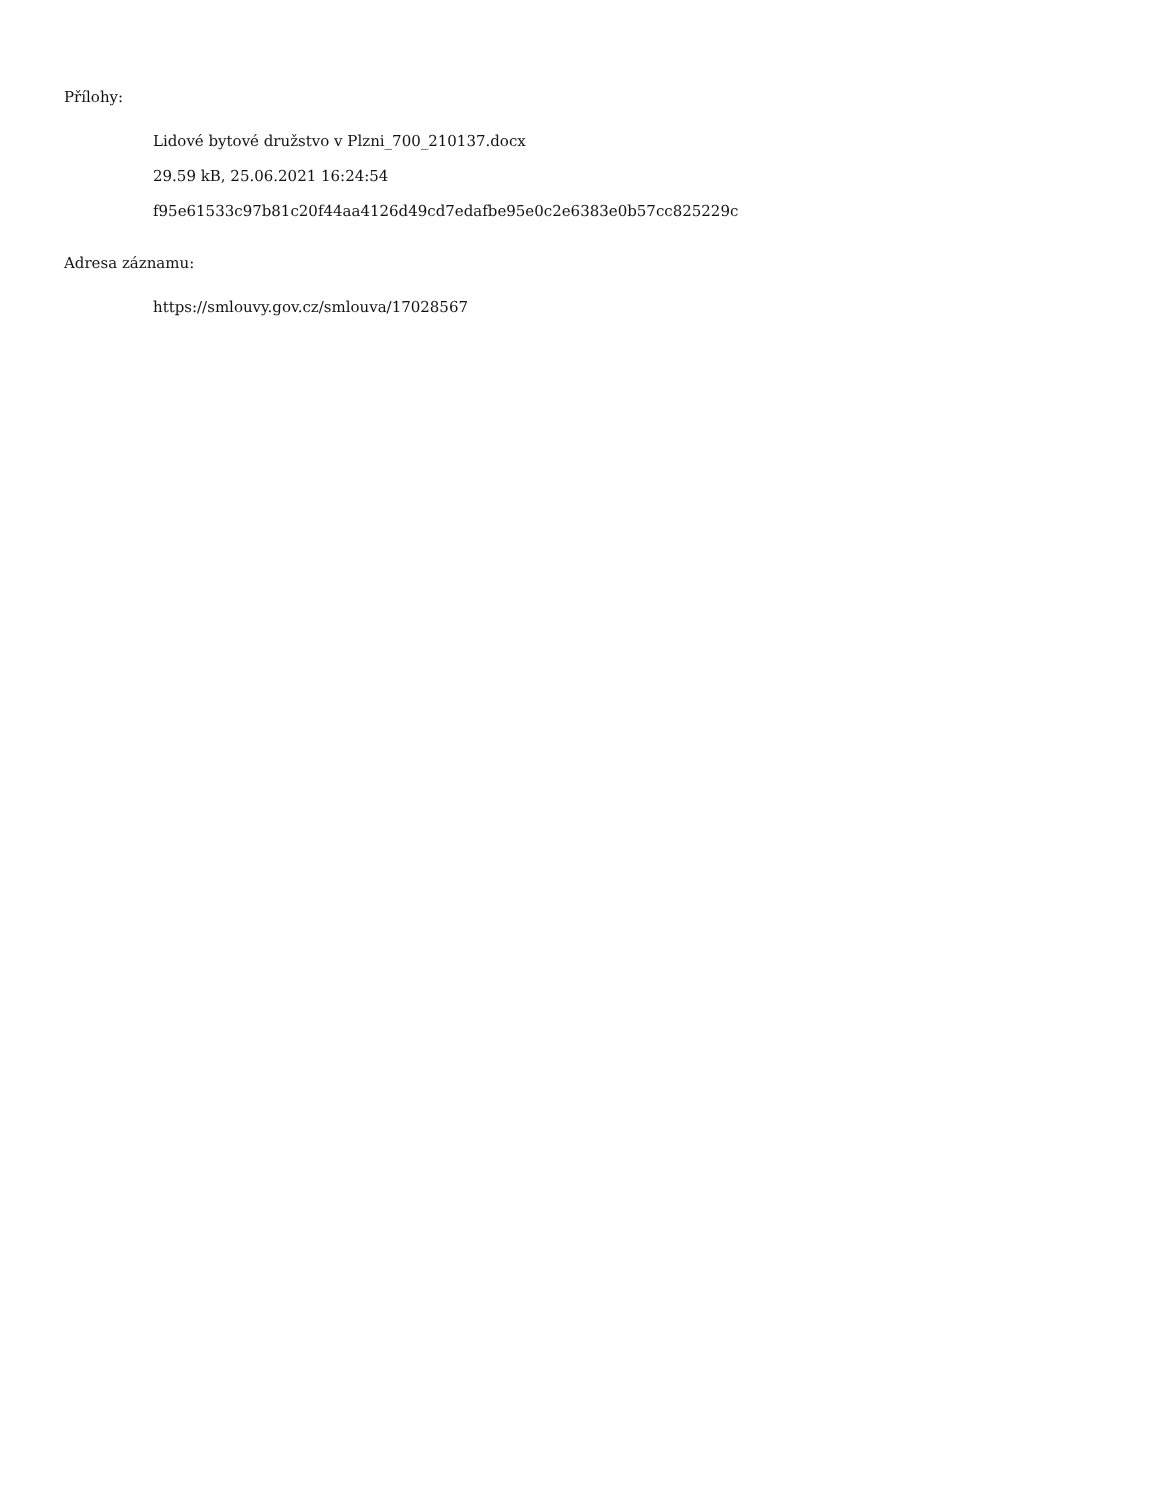Přílohy:
Lidové bytové družstvo v Plzni_700_210137.docx
29.59 kB, 25.06.2021 16:24:54
f95e61533c97b81c20f44aa4126d49cd7edafbe95e0c2e6383e0b57cc825229c
Adresa záznamu:
https://smlouvy.gov.cz/smlouva/17028567